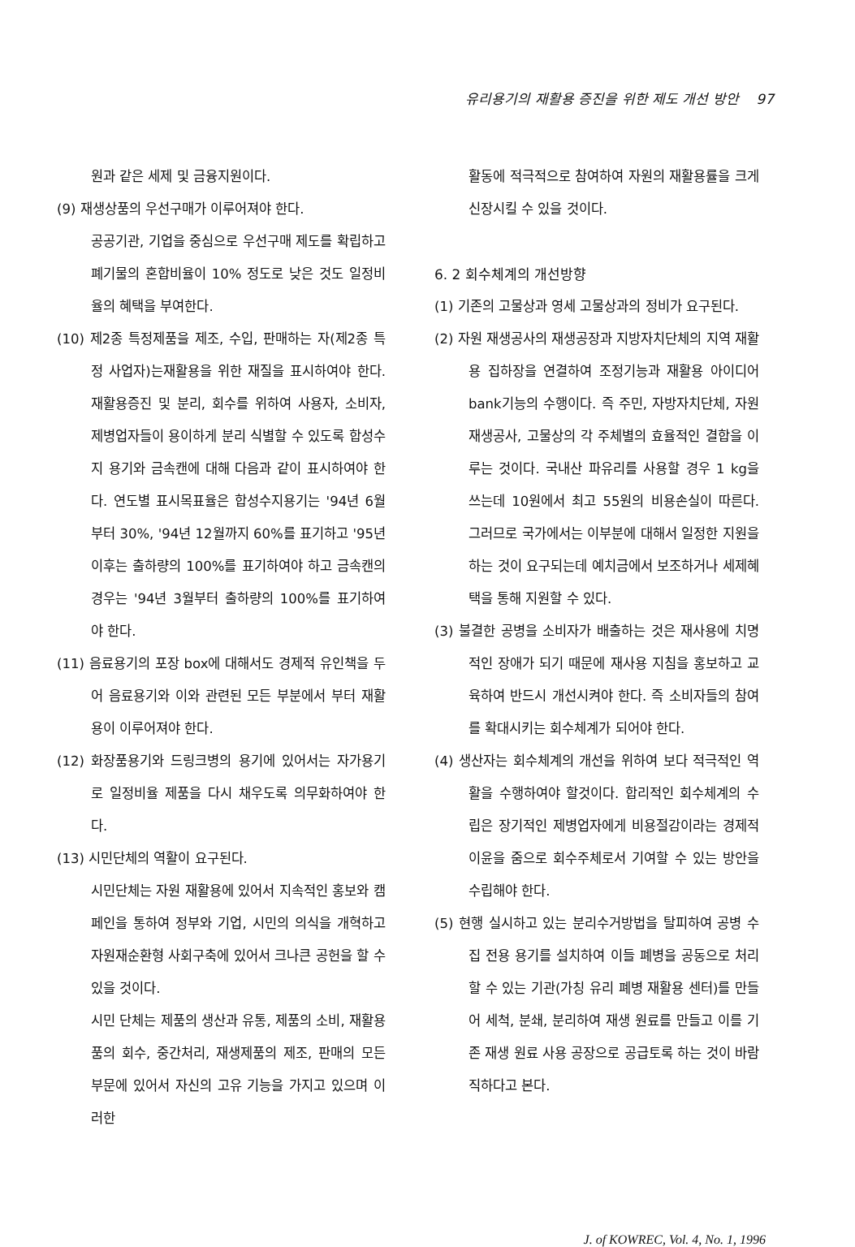유리용기의 재활용 증진을 위한 제도 개선 방안 97
원과 같은 세제 및 금융지원이다.
(9) 재생상품의 우선구매가 이루어져야 한다.
공공기관, 기업을 중심으로 우선구매 제도를 확립하고 폐기물의 혼합비율이 10% 정도로 낮은 것도 일정비율의 혜택을 부여한다.
(10) 제2종 특정제품을 제조, 수입, 판매하는 자(제2종 특정 사업자)는재활용을 위한 재질을 표시하여야 한다. 재활용증진 및 분리, 회수를 위하여 사용자, 소비자, 제병업자들이 용이하게 분리 식별할 수 있도록 합성수지 용기와 금속캔에 대해 다음과 같이 표시하여야 한다. 연도별 표시목표율은 합성수지용기는 '94년 6월부터 30%, '94년 12월까지 60%를 표기하고 '95년 이후는 출하량의 100%를 표기하여야 하고 금속캔의 경우는 '94년 3월부터 출하량의 100%를 표기하여야 한다.
(11) 음료용기의 포장 box에 대해서도 경제적 유인책을 두어 음료용기와 이와 관련된 모든 부분에서 부터 재활용이 이루어져야 한다.
(12) 화장품용기와 드링크병의 용기에 있어서는 자가용기로 일정비율 제품을 다시 채우도록 의무화하여야 한다.
(13) 시민단체의 역활이 요구된다.
시민단체는 자원 재활용에 있어서 지속적인 홍보와 캠페인을 통하여 정부와 기업, 시민의 의식을 개혁하고 자원재순환형 사회구축에 있어서 크나큰 공헌을 할 수 있을 것이다.
시민 단체는 제품의 생산과 유통, 제품의 소비, 재활용품의 회수, 중간처리, 재생제품의 제조, 판매의 모든 부문에 있어서 자신의 고유 기능을 가지고 있으며 이러한
활동에 적극적으로 참여하여 자원의 재활용률을 크게 신장시킬 수 있을 것이다.
6. 2 회수체계의 개선방향
(1) 기존의 고물상과 영세 고물상과의 정비가 요구된다.
(2) 자원 재생공사의 재생공장과 지방자치단체의 지역 재활용 집하장을 연결하여 조정기능과 재활용 아이디어 bank기능의 수행이다. 즉 주민, 자방자치단체, 자원재생공사, 고물상의 각 주체별의 효율적인 결합을 이루는 것이다. 국내산 파유리를 사용할 경우 1 kg을 쓰는데 10원에서 최고 55원의 비용손실이 따른다. 그러므로 국가에서는 이부분에 대해서 일정한 지원을 하는 것이 요구되는데 예치금에서 보조하거나 세제혜택을 통해 지원할 수 있다.
(3) 불결한 공병을 소비자가 배출하는 것은 재사용에 치명적인 장애가 되기 때문에 재사용 지침을 홍보하고 교육하여 반드시 개선시켜야 한다. 즉 소비자들의 참여를 확대시키는 회수체계가 되어야 한다.
(4) 생산자는 회수체계의 개선을 위하여 보다 적극적인 역활을 수행하여야 할것이다. 합리적인 회수체계의 수립은 장기적인 제병업자에게 비용절감이라는 경제적 이윤을 줌으로 회수주체로서 기여할 수 있는 방안을 수립해야 한다.
(5) 현행 실시하고 있는 분리수거방법을 탈피하여 공병 수집 전용 용기를 설치하여 이들 폐병을 공동으로 처리할 수 있는 기관(가칭 유리 폐병 재활용 센터)를 만들어 세척, 분쇄, 분리하여 재생 원료를 만들고 이를 기존 재생 원료 사용 공장으로 공급토록 하는 것이 바람직하다고 본다.
J. of KOWREC, Vol. 4, No. 1, 1996